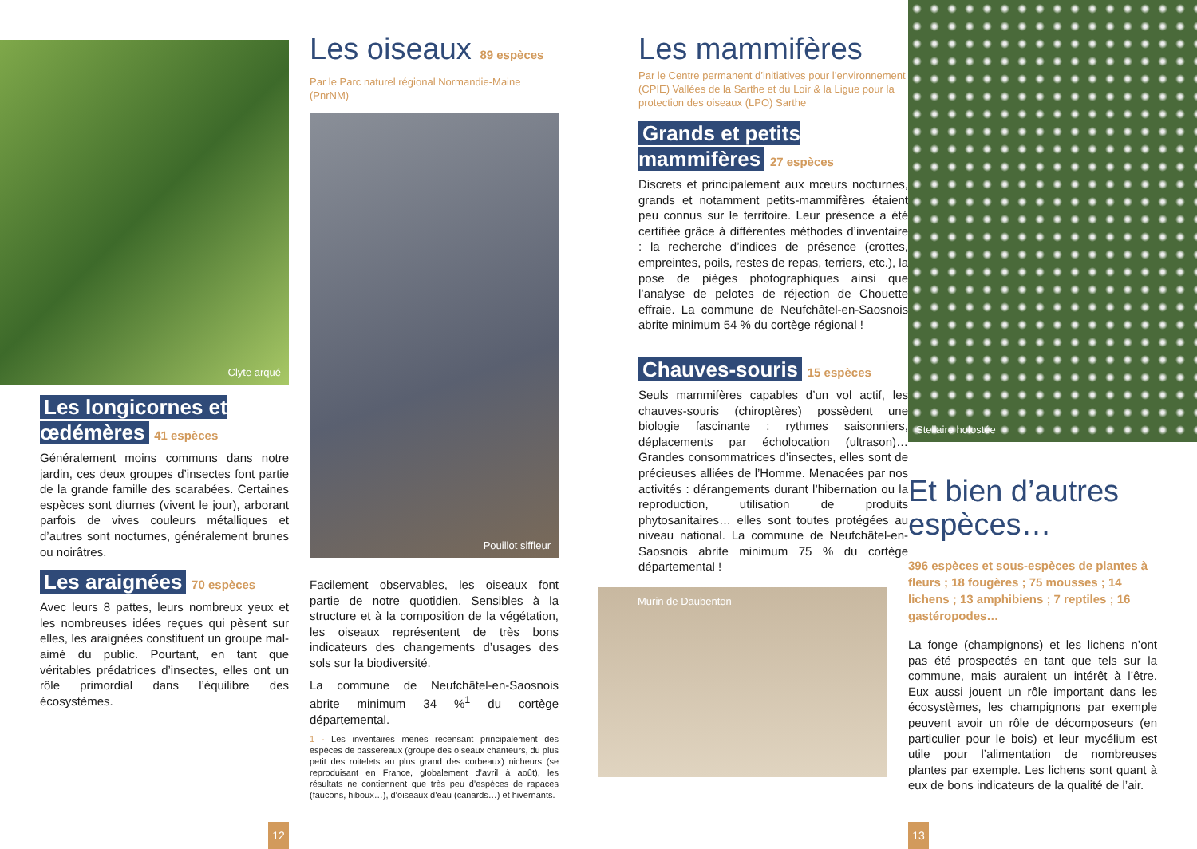Clyte arqué
Les longicornes et œdémères 41 espèces
Généralement moins communs dans notre jardin, ces deux groupes d’insectes font partie de la grande famille des scarabées. Certaines espèces sont diurnes (vivent le jour), arborant parfois de vives couleurs métalliques et d’autres sont nocturnes, généralement brunes ou noirâtres.
Les araignées 70 espèces
Avec leurs 8 pattes, leurs nombreux yeux et les nombreuses idées reçues qui pèsent sur elles, les araignées constituent un groupe mal-aimé du public. Pourtant, en tant que véritables prédatrices d’insectes, elles ont un rôle primordial dans l’équilibre des écosystèmes.
12
Les oiseaux 89 espèces
Par le Parc naturel régional Normandie-Maine (PnrNM)
Pouillot siffleur
Facilement observables, les oiseaux font partie de notre quotidien. Sensibles à la structure et à la composition de la végétation, les oiseaux représentent de très bons indicateurs des changements d’usages des sols sur la biodiversité.
La commune de Neufchâtel-en-Saosnois abrite minimum 34 %<sup>1</sup> du cortège départemental.
1 - Les inventaires menés recensant principalement des espèces de passereaux (groupe des oiseaux chanteurs, du plus petit des roitelets au plus grand des corbeaux) nicheurs (se reproduisant en France, globalement d’avril à août), les résultats ne contiennent que très peu d’espèces de rapaces (faucons, hiboux…), d’oiseaux d’eau (canards…) et hivernants.
Les mammifères
Par le Centre permanent d’initiatives pour l’environnement (CPIE) Vallées de la Sarthe et du Loir & la Ligue pour la protection des oiseaux (LPO) Sarthe
Grands et petits mammifères 27 espèces
Discrets et principalement aux mœurs nocturnes, grands et notamment petits-mammifères étaient peu connus sur le territoire. Leur présence a été certifiée grâce à différentes méthodes d’inventaire : la recherche d’indices de présence (crottes, empreintes, poils, restes de repas, terriers, etc.), la pose de pièges photographiques ainsi que l’analyse de pelotes de réjection de Chouette effraie. La commune de Neufchâtel-en-Saosnois abrite minimum 54 % du cortège régional !
Chauves-souris 15 espèces
Seuls mammifères capables d’un vol actif, les chauves-souris (chiroptères) possèdent une biologie fascinante : rythmes saisonniers, déplacements par écholocation (ultrason)… Grandes consommatrices d’insectes, elles sont de précieuses alliées de l’Homme. Menacées par nos activités : dérangements durant l’hibernation ou la reproduction, utilisation de produits phytosanitaires… elles sont toutes protégées au niveau national. La commune de Neufchâtel-en-Saosnois abrite minimum 75 % du cortège départemental !
Murin de Daubenton
13
Stellaire holostée
Et bien d’autres espèces…
396 espèces et sous-espèces de plantes à fleurs ; 18 fougères ; 75 mousses ; 14 lichens ; 13 amphibiens ; 7 reptiles ; 16 gastéropodes…
La fonge (champignons) et les lichens n’ont pas été prospectés en tant que tels sur la commune, mais auraient un intérêt à l’être. Eux aussi jouent un rôle important dans les écosystèmes, les champignons par exemple peuvent avoir un rôle de décomposeurs (en particulier pour le bois) et leur mycélium est utile pour l’alimentation de nombreuses plantes par exemple. Les lichens sont quant à eux de bons indicateurs de la qualité de l’air.